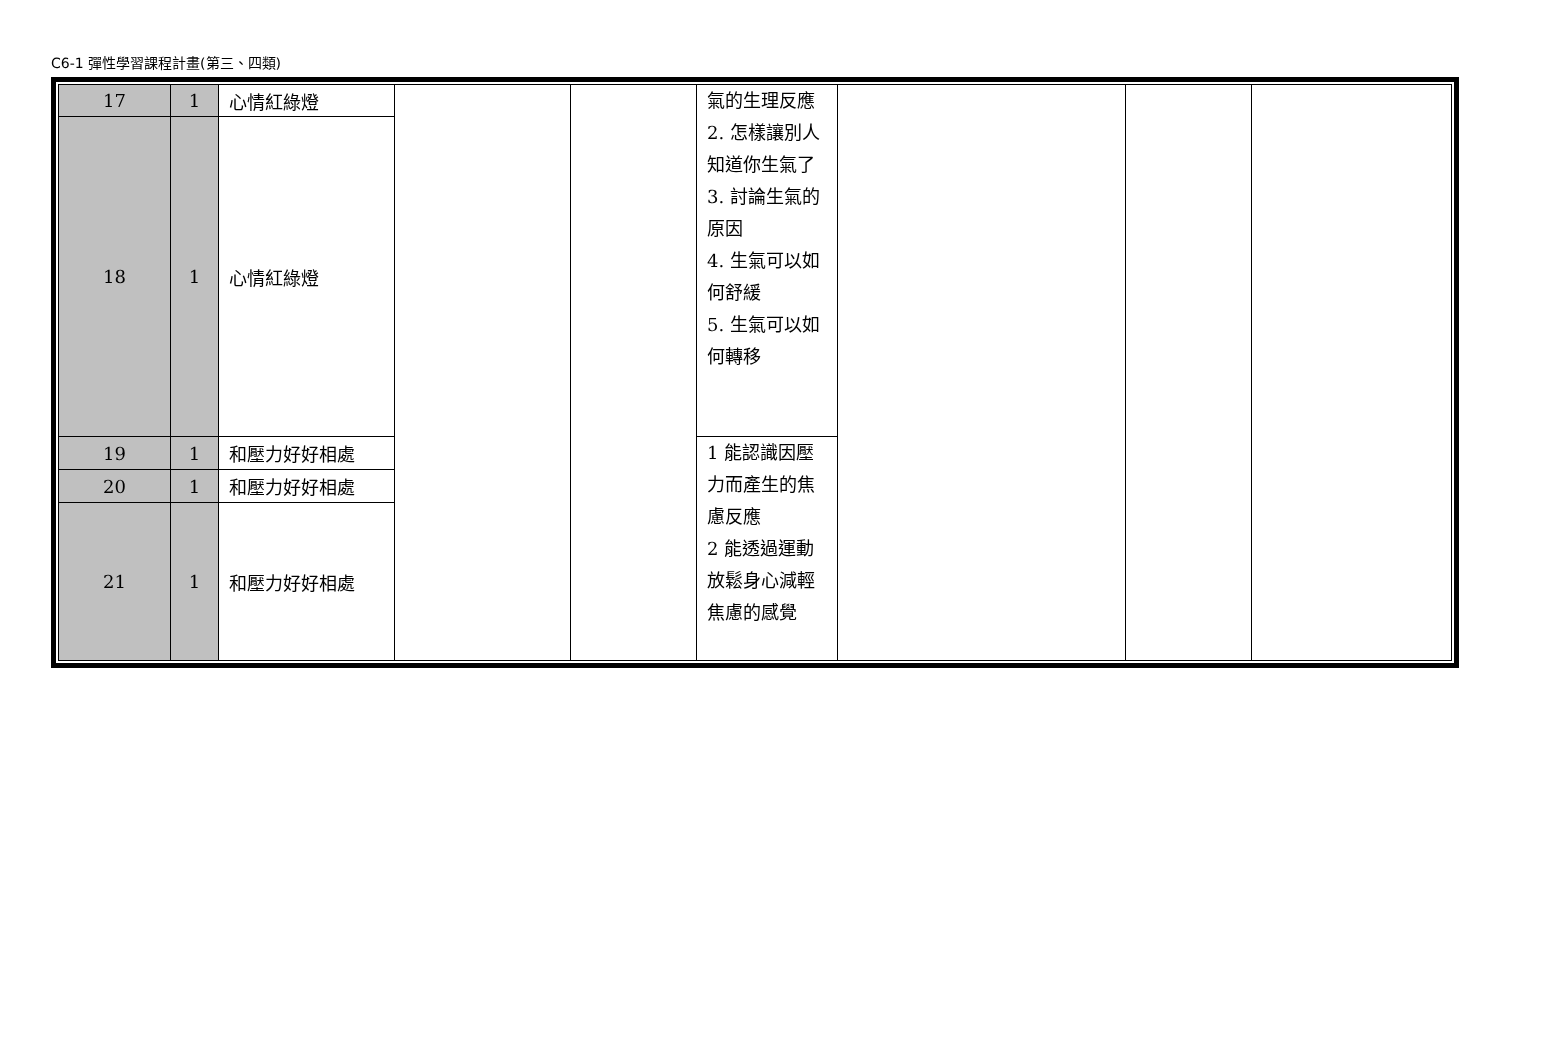C6-1 彈性學習課程計畫(第三、四類)
| 17 | 1 | 心情紅綠燈 | | | 氣的生理反應 2. 怎樣讓別人知道你生氣了 3. 討論生氣的原因 4. 生氣可以如何舒緩 5. 生氣可以如何轉移 | | | |
| 18 | 1 | 心情紅綠燈 | | | | | | |
| 19 | 1 | 和壓力好好相處 | | | 1 能認識因壓力而產生的焦慮反應 2 能透過運動放鬆身心減輕焦慮的感覺 | | | |
| 20 | 1 | 和壓力好好相處 | | | | | | |
| 21 | 1 | 和壓力好好相處 | | | | | | |